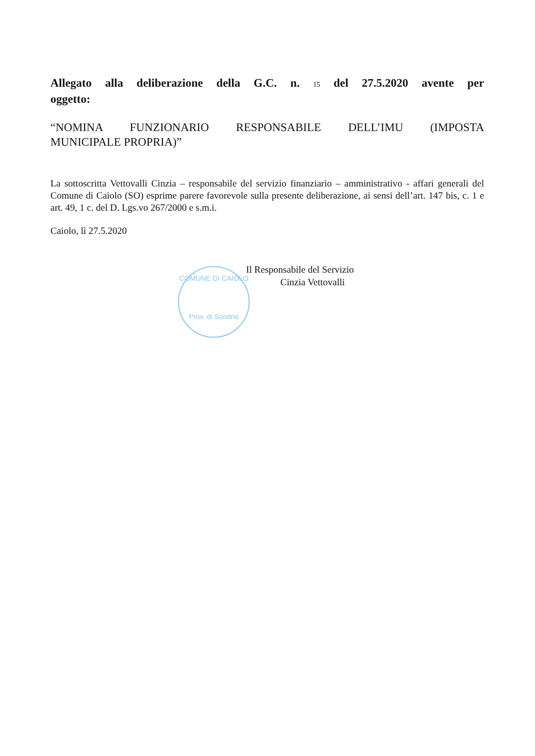Allegato alla deliberazione della G.C. n. 15 del 27.5.2020 avente per
oggetto:
“NOMINA FUNZIONARIO RESPONSABILE DELL’IMU (IMPOSTA
MUNICIPALE PROPRIA)”
La sottoscritta Vettovalli Cinzia – responsabile del servizio finanziario – amministrativo - affari generali del Comune di Caiolo (SO) esprime parere favorevole sulla presente deliberazione, ai sensi dell’art. 147 bis, c. 1 e art. 49, 1 c. del D. Lgs.vo 267/2000 e s.m.i.
Caiolo, lì 27.5.2020
Il Responsabile del Servizio
Cinzia Vettovalli
COMUNE DI CAIOLO
Prov. di Sondrio